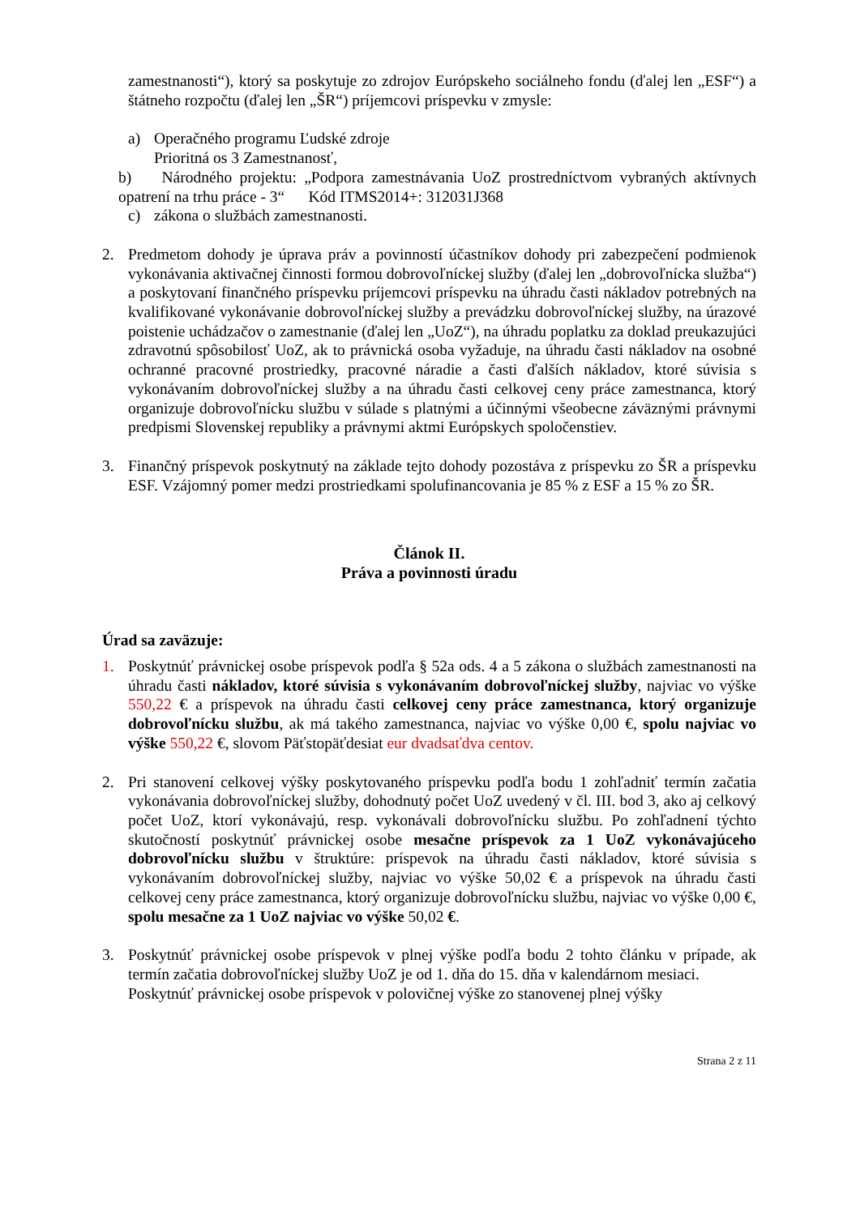zamestnanosti“), ktorý sa poskytuje zo zdrojov Európskeho sociálneho fondu (ďalej len „ESF“) a štátneho rozpočtu (ďalej len „ŠR“) príjemcovi príspevku v zmysle:
a) Operačného programu Ľudské zdroje
Prioritná os 3 Zamestnanosť,
b) Národného projektu: „Podpora zamestnávania UoZ prostredníctvom vybraných aktívnych opatrení na trhu práce - 3“ Kód ITMS2014+: 312031J368
c) zákona o službách zamestnanosti.
2. Predmetom dohody je úprava práv a povinností účastníkov dohody pri zabezpečení podmienok vykonávania aktivačnej činnosti formou dobrovoľníckej služby (ďalej len „dobrovoľnícka služba“) a poskytovaní finančného príspevku príjemcovi príspevku na úhradu časti nákladov potrebných na kvalifikované vykonávanie dobrovoľníckej služby a prevádzku dobrovoľníckej služby, na úrazové poistenie uchádzačov o zamestnanie (ďalej len „UoZ“), na úhradu poplatku za doklad preukazujúci zdravotnú spôsobilosť UoZ, ak to právnická osoba vyžaduje, na úhradu časti nákladov na osobné ochranné pracovné prostriedky, pracovné náradie a časti ďalších nákladov, ktoré súvisia s vykonávaním dobrovoľníckej služby a na úhradu časti celkovej ceny práce zamestnanca, ktorý organizuje dobrovoľnícku službu v súlade s platnými a účinnými všeobecne záväznými právnymi predpismi Slovenskej republiky a právnymi aktmi Európskych spoločenstiev.
3. Finančný príspevok poskytnutý na základe tejto dohody pozostáva z príspevku zo ŠR a príspevku ESF. Vzájomný pomer medzi prostriedkami spolufinancovania je 85 % z ESF a 15 % zo ŠR.
Článok II.
Práva a povinnosti úradu
Úrad sa zaväzuje:
1. Poskytnúť právnickej osobe príspevok podľa § 52a ods. 4 a 5 zákona o službách zamestnanosti na úhradu časti nákladov, ktoré súvisia s vykonávaním dobrovoľníckej služby, najviac vo výške 550,22 € a príspevok na úhradu časti celkovej ceny práce zamestnanca, ktorý organizuje dobrovoľnícku službu, ak má takého zamestnanca, najviac vo výške 0,00 €, spolu najviac vo výške 550,22 €, slovom Päťstopäťdesiat eur dvadsaťdva centov.
2. Pri stanovení celkovej výšky poskytovaného príspevku podľa bodu 1 zohľadniť termín začatia vykonávania dobrovoľníckej služby, dohodnutý počet UoZ uvedený v čl. III. bod 3, ako aj celkový počet UoZ, ktorí vykonávajú, resp. vykonávali dobrovoľnícku službu. Po zohľadnení týchto skutočností poskytnúť právnickej osobe mesačne príspevok za 1 UoZ vykonávajúceho dobrovoľnícku službu v štruktúre: príspevok na úhradu časti nákladov, ktoré súvisia s vykonávaním dobrovoľníckej služby, najviac vo výške 50,02 € a príspevok na úhradu časti celkovej ceny práce zamestnanca, ktorý organizuje dobrovoľnícku službu, najviac vo výške 0,00 €, spolu mesačne za 1 UoZ najviac vo výške 50,02 €.
3. Poskytnúť právnickej osobe príspevok v plnej výške podľa bodu 2 tohto článku v prípade, ak termín začatia dobrovoľníckej služby UoZ je od 1. dňa do 15. dňa v kalendárnom mesiaci.
Poskytnúť právnickej osobe príspevok v polovičnej výške zo stanovenej plnej výšky
Strana 2 z 11